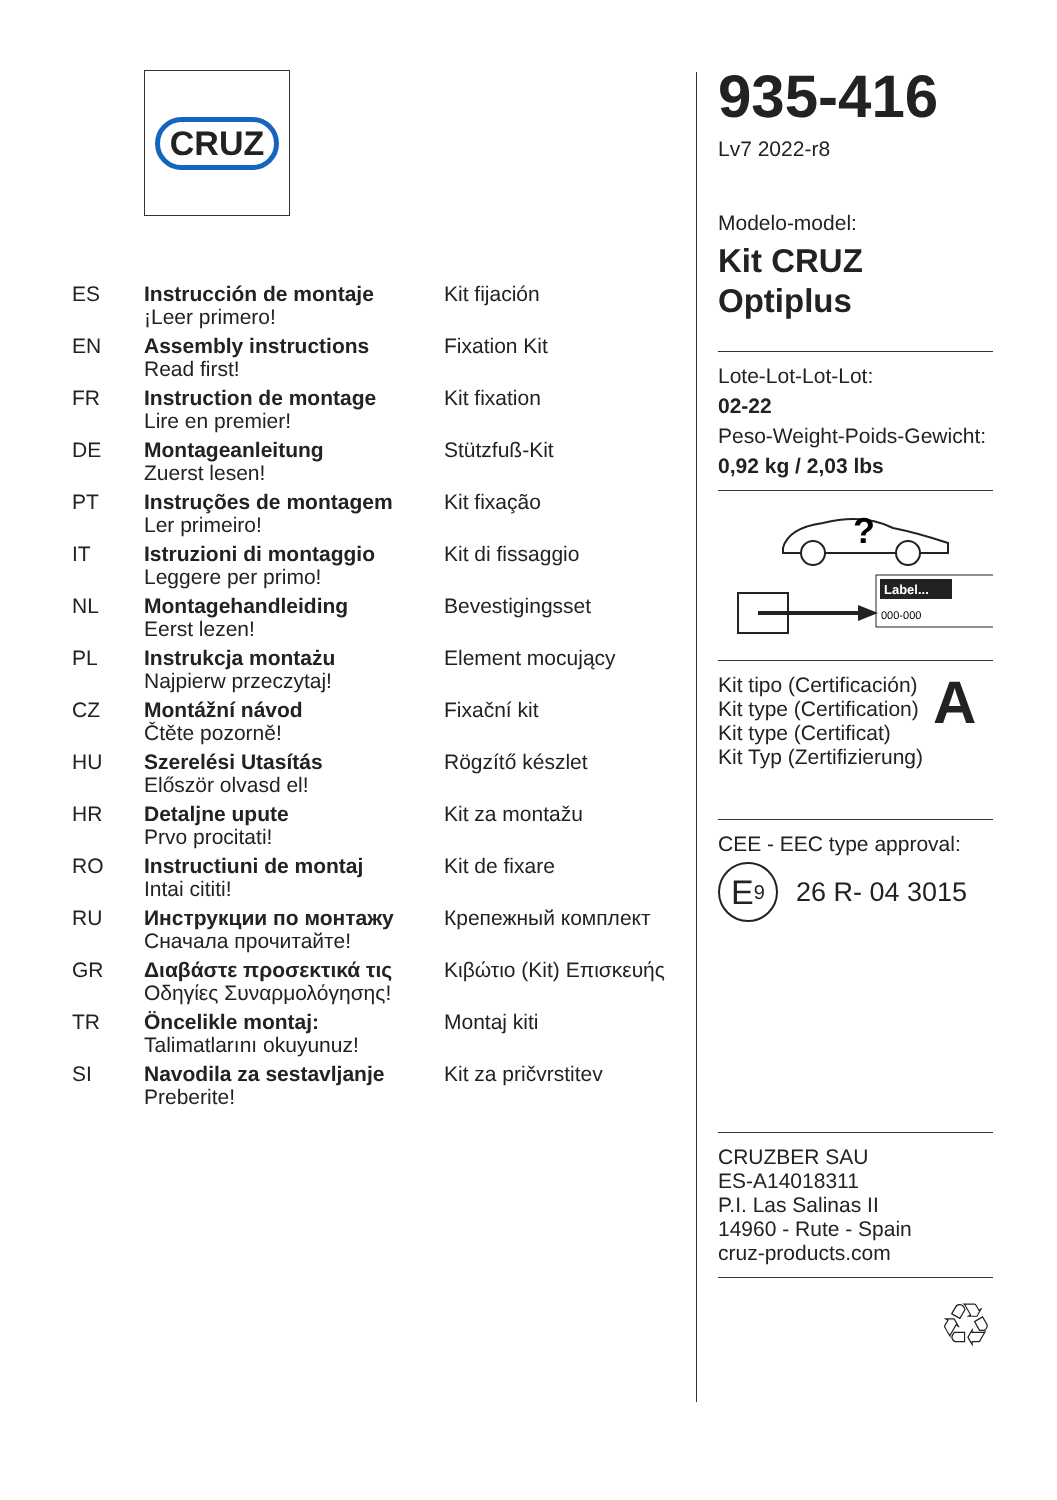CRUZ
| ES | Instrucción de montaje ¡Leer primero! | Kit fijación |
| EN | Assembly instructions Read first! | Fixation Kit |
| FR | Instruction de montage Lire en premier! | Kit fixation |
| DE | Montageanleitung Zuerst lesen! | Stützfuß-Kit |
| PT | Instruções de montagem Ler primeiro! | Kit fixação |
| IT | Istruzioni di montaggio Leggere per primo! | Kit di fissaggio |
| NL | Montagehandleiding Eerst lezen! | Bevestigingsset |
| PL | Instrukcja montażu Najpierw przeczytaj! | Element mocujący |
| CZ | Montážní návod Čtěte pozorně! | Fixační kit |
| HU | Szerelési Utasítás Először olvasd el! | Rögzítő készlet |
| HR | Detaljne upute Prvo procitati! | Kit za montažu |
| RO | Instructiuni de montaj Intai cititi! | Kit de fixare |
| RU | Инструкции по монтажу Сначала прочитайте! | Крепежный комплект |
| GR | Διαβάστε προσεκτικά τις Οδηγίες Συναρμολόγησης! | Κιβώτιο (Kit) Επισκευής |
| TR | Öncelikle montaj: Talimatlarını okuyunuz! | Montaj kiti |
| SI | Navodila za sestavljanje Preberite! | Kit za pričvrstitev |
935-416
Lv7 2022-r8
Modelo-model:
Kit CRUZ
Optiplus
Lote-Lot-Lot-Lot:
02-22
Peso-Weight-Poids-Gewicht:
0,92 kg / 2,03 lbs
?
Label...
000-000
Kit tipo (Certificación)
Kit type (Certification)
Kit type (Certificat)
Kit Typ (Zertifizierung)
A
CEE - EEC type approval:
E<sub>9</sub> 26 R- 04 3015
CRUZBER SAU
ES-A14018311
P.I. Las Salinas II
14960 - Rute - Spain
cruz-products.com
♲